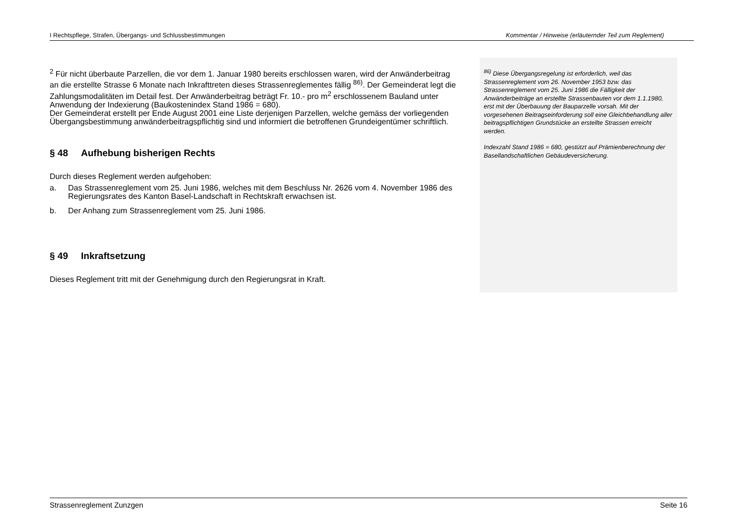I Rechtspflege, Strafen, Übergangs- und Schlussbestimmungen Kommentar / Hinweise (erläuternder Teil zum Reglement)
<sup>2</sup> Für nicht überbaute Parzellen, die vor dem 1. Januar 1980 bereits erschlossen waren, wird der Anwänderbeitrag an die erstellte Strasse 6 Monate nach Inkrafttreten dieses Strassenreglementes fällig <sup>86)</sup>. Der Gemeinderat legt die Zahlungsmodalitäten im Detail fest. Der Anwänderbeitrag beträgt Fr. 10.- pro m<sup>2</sup> erschlossenem Bauland unter Anwendung der Indexierung (Baukostenindex Stand 1986 = 680).
Der Gemeinderat erstellt per Ende August 2001 eine Liste derjenigen Parzellen, welche gemäss der vorliegenden Übergangsbestimmung anwänderbeitragspflichtig sind und informiert die betroffenen Grundeigentümer schriftlich.
§ 48 Aufhebung bisherigen Rechts
Durch dieses Reglement werden aufgehoben:
a. Das Strassenreglement vom 25. Juni 1986, welches mit dem Beschluss Nr. 2626 vom 4. November 1986 des Regierungsrates des Kanton Basel-Landschaft in Rechtskraft erwachsen ist.
b. Der Anhang zum Strassenreglement vom 25. Juni 1986.
§ 49 Inkraftsetzung
Dieses Reglement tritt mit der Genehmigung durch den Regierungsrat in Kraft.
<sup>86)</sup> Diese Übergangsregelung ist erforderlich, weil das Strassenreglement vom 26. November 1953 bzw. das Strassenreglement vom 25. Juni 1986 die Fälligkeit der Anwänderbeiträge an erstellte Strassenbauten vor dem 1.1.1980, erst mit der Überbauung der Bauparzelle vorsah. Mit der vorgesehenen Beitragseinforderung soll eine Gleichbehandlung aller beitragspflichtigen Grundstücke an erstellte Strassen erreicht werden.
Indexzahl Stand 1986 = 680, gestützt auf Prämienberechnung der Basellandschaftlichen Gebäudeversicherung.
Strassenreglement Zunzgen Seite 16